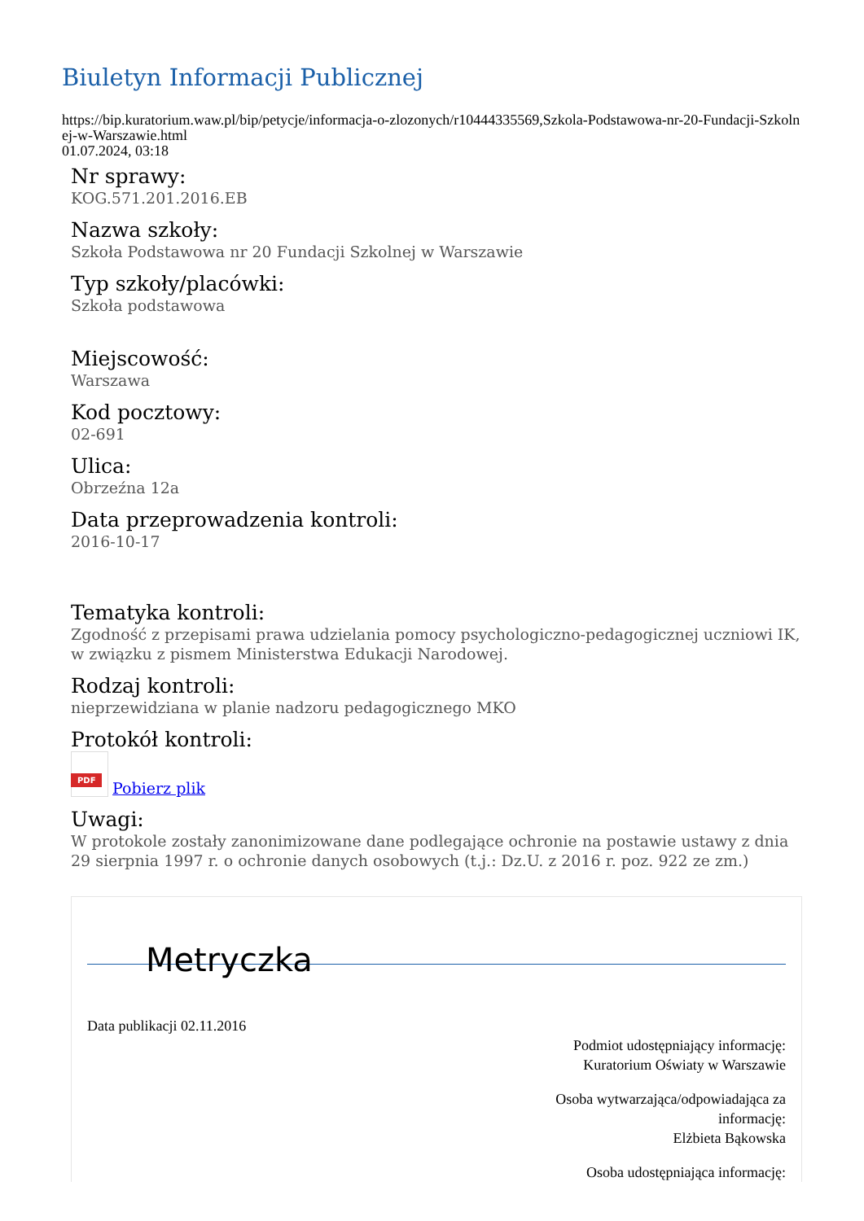Biuletyn Informacji Publicznej
https://bip.kuratorium.waw.pl/bip/petycje/informacja-o-zlozonych/r10444335569,Szkola-Podstawowa-nr-20-Fundacji-Szkolnej-w-Warszawie.html
01.07.2024, 03:18
Nr sprawy:
KOG.571.201.2016.EB
Nazwa szkoły:
Szkoła Podstawowa nr 20 Fundacji Szkolnej w Warszawie
Typ szkoły/placówki:
Szkoła podstawowa
Miejscowość:
Warszawa
Kod pocztowy:
02-691
Ulica:
Obrzeźna 12a
Data przeprowadzenia kontroli:
2016-10-17
Tematyka kontroli:
Zgodność z przepisami prawa udzielania pomocy psychologiczno-pedagogicznej uczniowi IK, w związku z pismem Ministerstwa Edukacji Narodowej.
Rodzaj kontroli:
nieprzewidziana w planie nadzoru pedagogicznego MKO
Protokół kontroli:
PDF Pobierz plik
Uwagi:
W protokole zostały zanonimizowane dane podlegające ochronie na postawie ustawy z dnia 29 sierpnia 1997 r. o ochronie danych osobowych (t.j.: Dz.U. z 2016 r. poz. 922 ze zm.)
Metryczka
Data publikacji 02.11.2016
Podmiot udostępniający informację:
Kuratorium Oświaty w Warszawie
Osoba wytwarzająca/odpowiadająca za informację:
Elżbieta Bąkowska
Osoba udostępniająca informację: